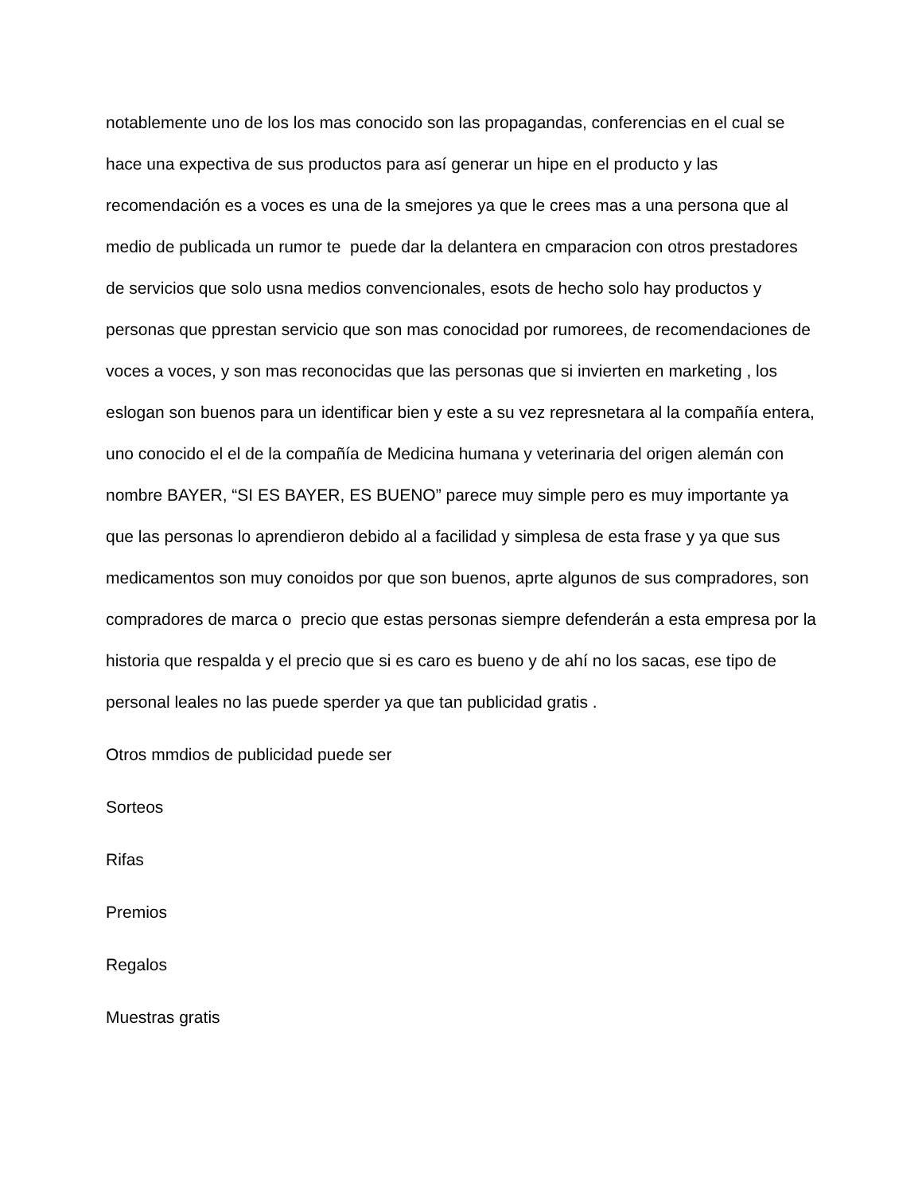notablemente uno de los los mas conocido son las propagandas, conferencias en el cual se hace una expectiva de sus productos para así generar un hipe en el producto y las recomendación es a voces es una de la smejores ya que le crees mas a una persona que al medio de publicada un rumor te puede dar la delantera en cmparacion con otros prestadores de servicios que solo usna medios convencionales, esots de hecho solo hay productos y personas que pprestan servicio que son mas conocidad por rumorees, de recomendaciones de voces a voces, y son mas reconocidas que las personas que si invierten en marketing , los eslogan son buenos para un identificar bien y este a su vez represnetara al la compañía entera, uno conocido el el de la compañía de Medicina humana y veterinaria del origen alemán con nombre BAYER, “SI ES BAYER, ES BUENO” parece muy simple pero es muy importante ya que las personas lo aprendieron debido al a facilidad y simplesa de esta frase y ya que sus medicamentos son muy conoidos por que son buenos, aprte algunos de sus compradores, son compradores de marca o precio que estas personas siempre defenderán a esta empresa por la historia que respalda y el precio que si es caro es bueno y de ahí no los sacas, ese tipo de personal leales no las puede sperder ya que tan publicidad gratis .
Otros mmdios de publicidad puede ser
Sorteos
Rifas
Premios
Regalos
Muestras gratis